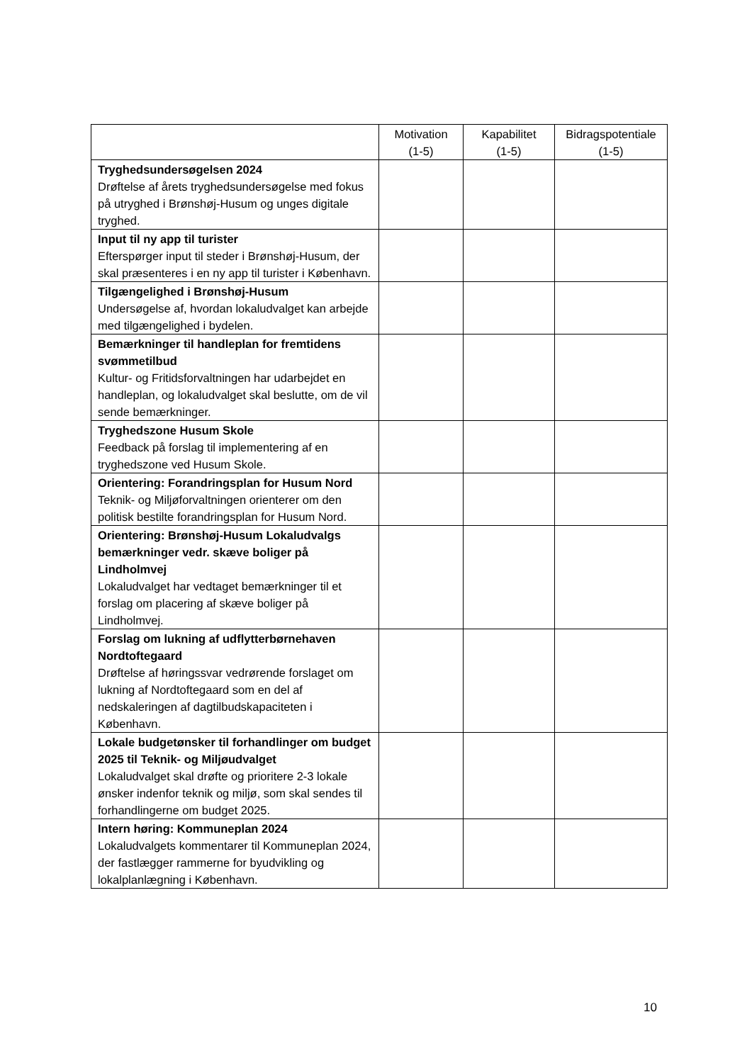| | Motivation (1-5) | Kapabilitet (1-5) | Bidragspotentiale (1-5) |
| --- | --- | --- | --- |
| Tryghedsundersøgelsen 2024 Drøftelse af årets tryghedsundersøgelse med fokus på utryghed i Brønshøj-Husum og unges digitale tryghed. | | | |
| Input til ny app til turister Efterspørger input til steder i Brønshøj-Husum, der skal præsenteres i en ny app til turister i København. | | | |
| Tilgængelighed i Brønshøj-Husum Undersøgelse af, hvordan lokaludvalget kan arbejde med tilgængelighed i bydelen. | | | |
| Bemærkninger til handleplan for fremtidens svømmetilbud Kultur- og Fritidsforvaltningen har udarbejdet en handleplan, og lokaludvalget skal beslutte, om de vil sende bemærkninger. | | | |
| Tryghedszone Husum Skole Feedback på forslag til implementering af en tryghedszone ved Husum Skole. | | | |
| Orientering: Forandringsplan for Husum Nord Teknik- og Miljøforvaltningen orienterer om den politisk bestilte forandringsplan for Husum Nord. | | | |
| Orientering: Brønshøj-Husum Lokaludvalgs bemærkninger vedr. skæve boliger på Lindholmvej Lokaludvalget har vedtaget bemærkninger til et forslag om placering af skæve boliger på Lindholmvej. | | | |
| Forslag om lukning af udflytterbørnehaven Nordtoftegaard Drøftelse af høringssvar vedrørende forslaget om lukning af Nordtoftegaard som en del af nedskaleringen af dagtilbudskapaciteten i København. | | | |
| Lokale budgetønsker til forhandlinger om budget 2025 til Teknik- og Miljøudvalget Lokaludvalget skal drøfte og prioritere 2-3 lokale ønsker indenfor teknik og miljø, som skal sendes til forhandlingerne om budget 2025. | | | |
| Intern høring: Kommuneplan 2024 Lokaludvalgets kommentarer til Kommuneplan 2024, der fastlægger rammerne for byudvikling og lokalplanlægning i København. | | | |
10